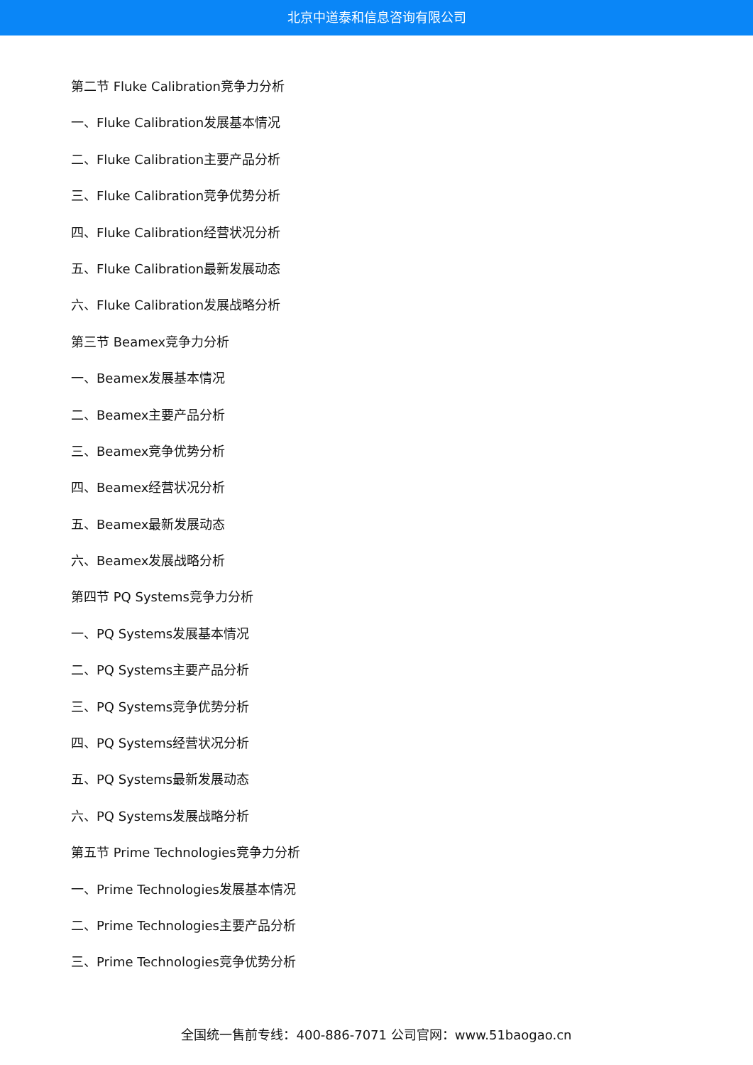北京中道泰和信息咨询有限公司
第二节 Fluke Calibration竞争力分析
一、Fluke Calibration发展基本情况
二、Fluke Calibration主要产品分析
三、Fluke Calibration竞争优势分析
四、Fluke Calibration经营状况分析
五、Fluke Calibration最新发展动态
六、Fluke Calibration发展战略分析
第三节 Beamex竞争力分析
一、Beamex发展基本情况
二、Beamex主要产品分析
三、Beamex竞争优势分析
四、Beamex经营状况分析
五、Beamex最新发展动态
六、Beamex发展战略分析
第四节 PQ Systems竞争力分析
一、PQ Systems发展基本情况
二、PQ Systems主要产品分析
三、PQ Systems竞争优势分析
四、PQ Systems经营状况分析
五、PQ Systems最新发展动态
六、PQ Systems发展战略分析
第五节 Prime Technologies竞争力分析
一、Prime Technologies发展基本情况
二、Prime Technologies主要产品分析
三、Prime Technologies竞争优势分析
全国统一售前专线：400-886-7071 公司官网：www.51baogao.cn